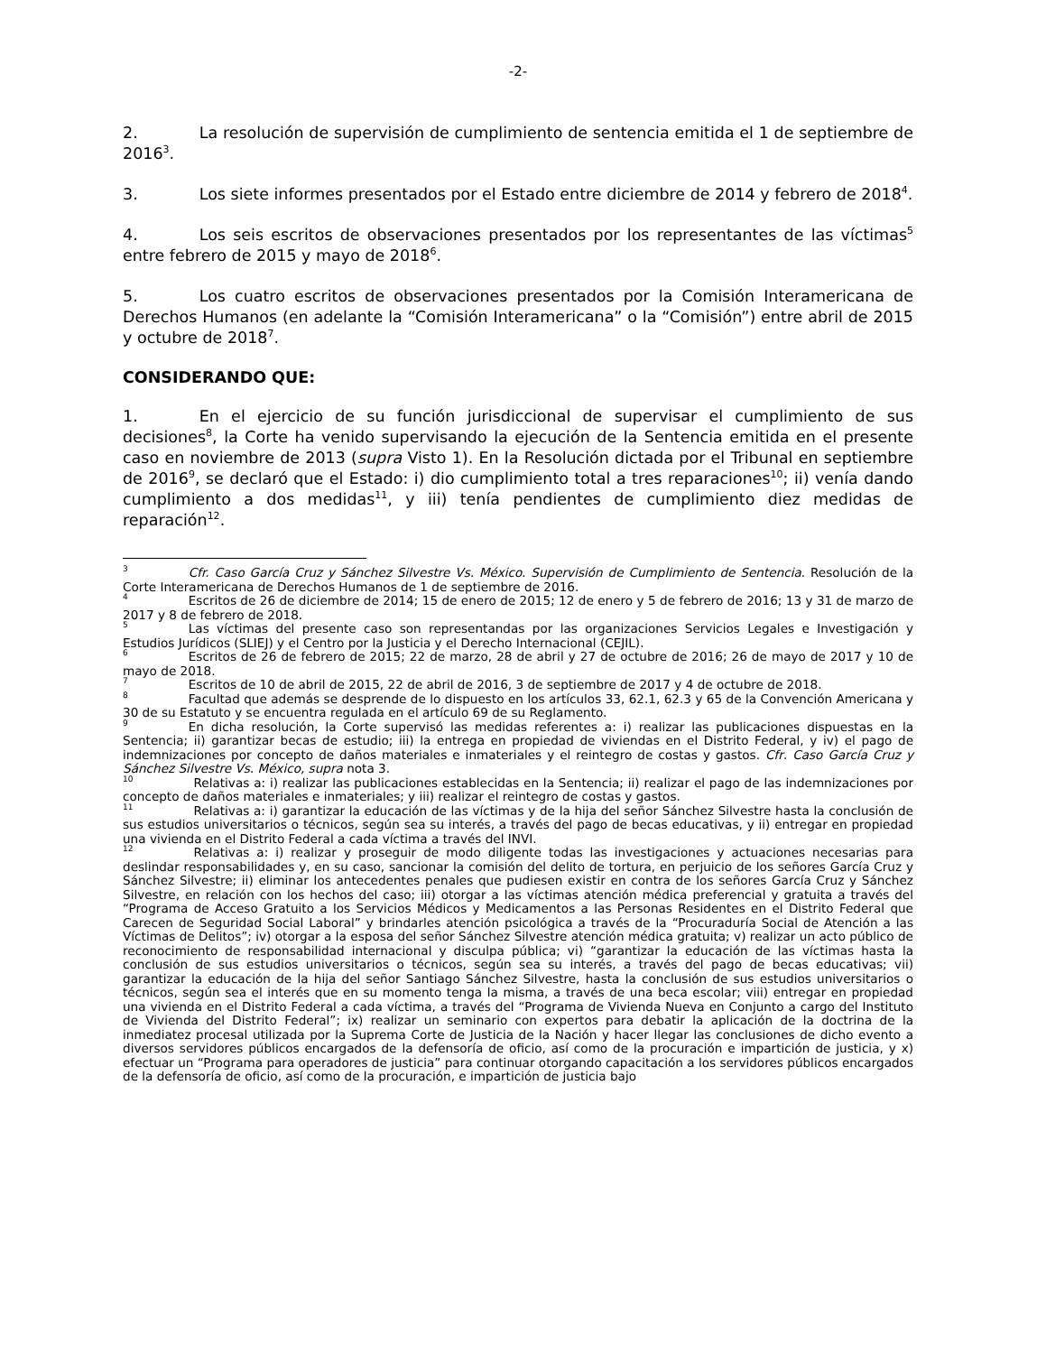-2-
2. La resolución de supervisión de cumplimiento de sentencia emitida el 1 de septiembre de 2016<sup>3</sup>.
3. Los siete informes presentados por el Estado entre diciembre de 2014 y febrero de 2018<sup>4</sup>.
4. Los seis escritos de observaciones presentados por los representantes de las víctimas<sup>5</sup> entre febrero de 2015 y mayo de 2018<sup>6</sup>.
5. Los cuatro escritos de observaciones presentados por la Comisión Interamericana de Derechos Humanos (en adelante la “Comisión Interamericana” o la “Comisión”) entre abril de 2015 y octubre de 2018<sup>7</sup>.
CONSIDERANDO QUE:
1. En el ejercicio de su función jurisdiccional de supervisar el cumplimiento de sus decisiones<sup>8</sup>, la Corte ha venido supervisando la ejecución de la Sentencia emitida en el presente caso en noviembre de 2013 (supra Visto 1). En la Resolución dictada por el Tribunal en septiembre de 2016<sup>9</sup>, se declaró que el Estado: i) dio cumplimiento total a tres reparaciones<sup>10</sup>; ii) venía dando cumplimiento a dos medidas<sup>11</sup>, y iii) tenía pendientes de cumplimiento diez medidas de reparación<sup>12</sup>.
<sup>3</sup> Cfr. Caso García Cruz y Sánchez Silvestre Vs. México. Supervisión de Cumplimiento de Sentencia. Resolución de la Corte Interamericana de Derechos Humanos de 1 de septiembre de 2016.
<sup>4</sup> Escritos de 26 de diciembre de 2014; 15 de enero de 2015; 12 de enero y 5 de febrero de 2016; 13 y 31 de marzo de 2017 y 8 de febrero de 2018.
<sup>5</sup> Las víctimas del presente caso son representandas por las organizaciones Servicios Legales e Investigación y Estudios Jurídicos (SLIEJ) y el Centro por la Justicia y el Derecho Internacional (CEJIL).
<sup>6</sup> Escritos de 26 de febrero de 2015; 22 de marzo, 28 de abril y 27 de octubre de 2016; 26 de mayo de 2017 y 10 de mayo de 2018.
<sup>7</sup> Escritos de 10 de abril de 2015, 22 de abril de 2016, 3 de septiembre de 2017 y 4 de octubre de 2018.
<sup>8</sup> Facultad que además se desprende de lo dispuesto en los artículos 33, 62.1, 62.3 y 65 de la Convención Americana y 30 de su Estatuto y se encuentra regulada en el artículo 69 de su Reglamento.
<sup>9</sup> En dicha resolución, la Corte supervisó las medidas referentes a: i) realizar las publicaciones dispuestas en la Sentencia; ii) garantizar becas de estudio; iii) la entrega en propiedad de viviendas en el Distrito Federal, y iv) el pago de indemnizaciones por concepto de daños materiales e inmateriales y el reintegro de costas y gastos. Cfr. Caso García Cruz y Sánchez Silvestre Vs. México, supra nota 3.
<sup>10</sup> Relativas a: i) realizar las publicaciones establecidas en la Sentencia; ii) realizar el pago de las indemnizaciones por concepto de daños materiales e inmateriales; y iii) realizar el reintegro de costas y gastos.
<sup>11</sup> Relativas a: i) garantizar la educación de las víctimas y de la hija del señor Sánchez Silvestre hasta la conclusión de sus estudios universitarios o técnicos, según sea su interés, a través del pago de becas educativas, y ii) entregar en propiedad una vivienda en el Distrito Federal a cada víctima a través del INVI.
<sup>12</sup> Relativas a: i) realizar y proseguir de modo diligente todas las investigaciones y actuaciones necesarias para deslindar responsabilidades y, en su caso, sancionar la comisión del delito de tortura, en perjuicio de los señores García Cruz y Sánchez Silvestre; ii) eliminar los antecedentes penales que pudiesen existir en contra de los señores García Cruz y Sánchez Silvestre, en relación con los hechos del caso; iii) otorgar a las víctimas atención médica preferencial y gratuita a través del “Programa de Acceso Gratuito a los Servicios Médicos y Medicamentos a las Personas Residentes en el Distrito Federal que Carecen de Seguridad Social Laboral” y brindarles atención psicológica a través de la “Procuraduría Social de Atención a las Víctimas de Delitos”; iv) otorgar a la esposa del señor Sánchez Silvestre atención médica gratuita; v) realizar un acto público de reconocimiento de responsabilidad internacional y disculpa pública; vi) “garantizar la educación de las víctimas hasta la conclusión de sus estudios universitarios o técnicos, según sea su interés, a través del pago de becas educativas; vii) garantizar la educación de la hija del señor Santiago Sánchez Silvestre, hasta la conclusión de sus estudios universitarios o técnicos, según sea el interés que en su momento tenga la misma, a través de una beca escolar; viii) entregar en propiedad una vivienda en el Distrito Federal a cada víctima, a través del “Programa de Vivienda Nueva en Conjunto a cargo del Instituto de Vivienda del Distrito Federal”; ix) realizar un seminario con expertos para debatir la aplicación de la doctrina de la inmediatez procesal utilizada por la Suprema Corte de Justicia de la Nación y hacer llegar las conclusiones de dicho evento a diversos servidores públicos encargados de la defensoría de oficio, así como de la procuración e impartición de justicia, y x) efectuar un “Programa para operadores de justicia” para continuar otorgando capacitación a los servidores públicos encargados de la defensoría de oficio, así como de la procuración, e impartición de justicia bajo